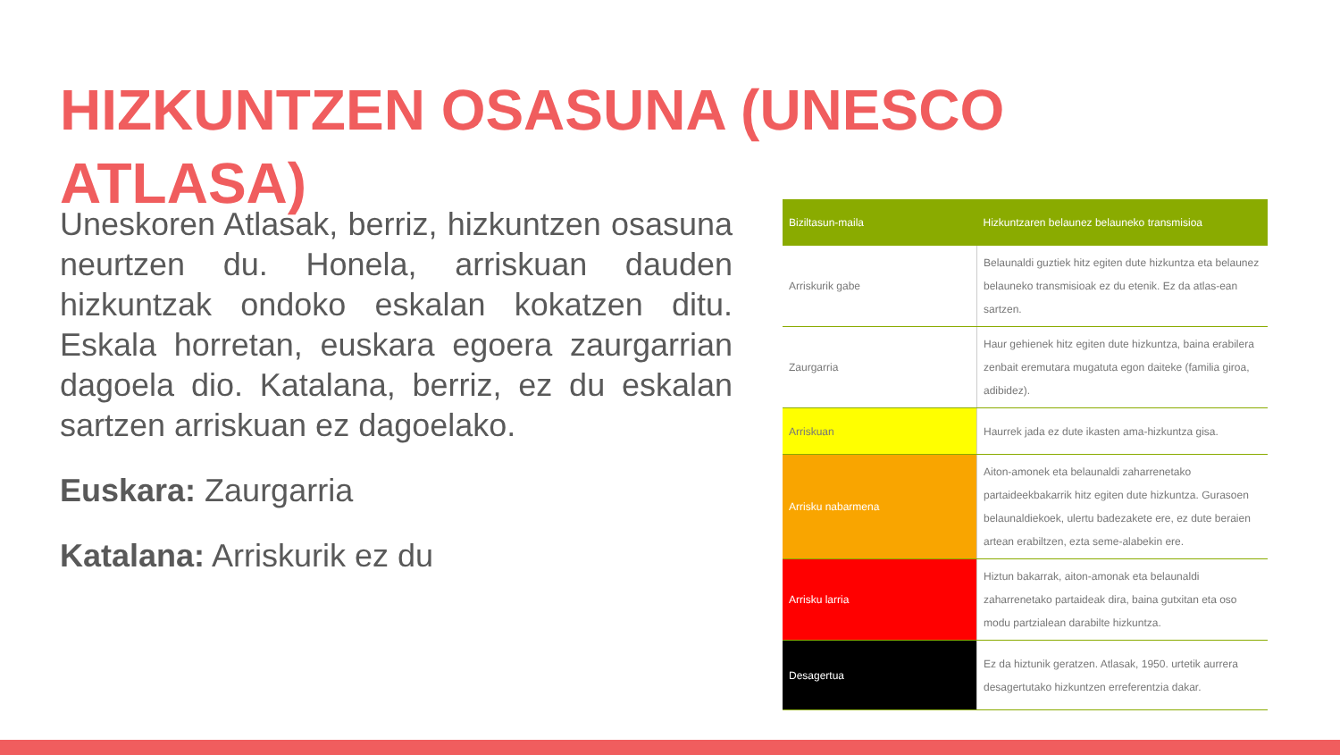HIZKUNTZEN OSASUNA (UNESCO ATLASA)
Uneskoren Atlasak, berriz, hizkuntzen osasuna neurtzen du. Honela, arriskuan dauden hizkuntzak ondoko eskalan kokatzen ditu. Eskala horretan, euskara egoera zaurgarrian dagoela dio. Katalana, berriz, ez du eskalan sartzen arriskuan ez dagoelako.
Euskara: Zaurgarria
Katalana: Arriskurik ez du
| Biziltasun-maila | Hizkuntzaren belaunez belauneko transmisioa |
| --- | --- |
| Arriskurik gabe | Belaunaldi guztiek hitz egiten dute hizkuntza eta belaunez belauneko transmisioak ez du etenik. Ez da atlas-ean sartzen. |
| Zaurgarria | Haur gehienek hitz egiten dute hizkuntza, baina erabilera zenbait eremutara mugatuta egon daiteke (familia giroa, adibidez). |
| Arriskuan | Haurrek jada ez dute ikasten ama-hizkuntza gisa. |
| Arrisku nabarmena | Aiton-amonek eta belaunaldi zaharrenetako partaideekbakarrik hitz egiten dute hizkuntza. Gurasoen belaunaldiekoek, ulertu badezakete ere, ez dute beraien artean erabiltzen, ezta seme-alabekin ere. |
| Arrisku larria | Hiztun bakarrak, aiton-amonak eta belaunaldi zaharrenetako partaideak dira, baina gutxitan eta oso modu partzialean darabilte hizkuntza. |
| Desagertua | Ez da hiztunik geratzen. Atlasak, 1950. urtetik aurrera desagertutako hizkuntzen erreferentzia dakar. |